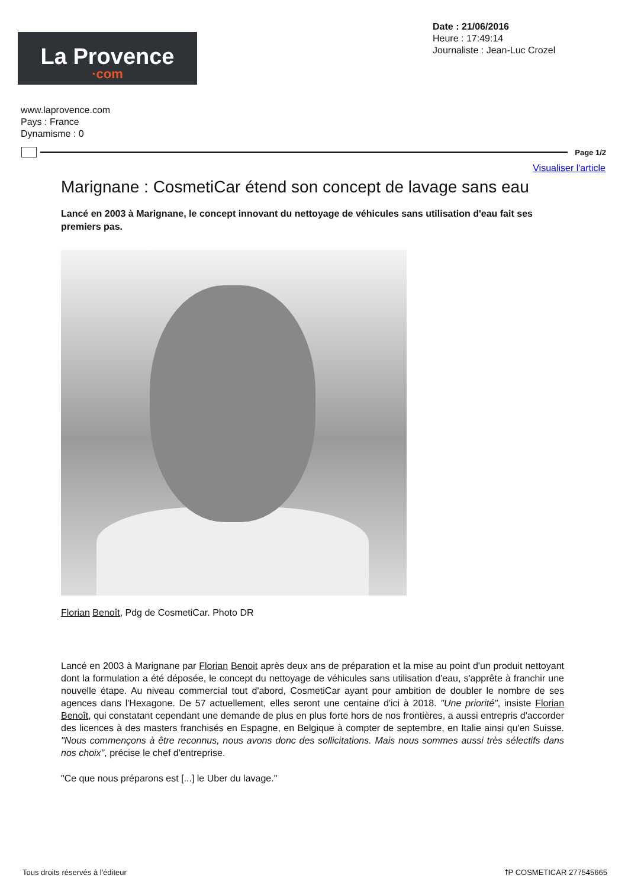La Provence
·com
Date : 21/06/2016
Heure : 17:49:14
Journaliste : Jean-Luc Crozel
www.laprovence.com
Pays : France
Dynamisme : 0
Page 1/2
Visualiser l'article
Marignane : CosmetiCar étend son concept de lavage sans eau
Lancé en 2003 à Marignane, le concept innovant du nettoyage de véhicules sans utilisation d'eau fait ses premiers pas.
Florian Benoît, Pdg de CosmetiCar. Photo DR
Lancé en 2003 à Marignane par Florian Benoit après deux ans de préparation et la mise au point d'un produit nettoyant dont la formulation a été déposée, le concept du nettoyage de véhicules sans utilisation d'eau, s'apprête à franchir une nouvelle étape. Au niveau commercial tout d'abord, CosmetiCar ayant pour ambition de doubler le nombre de ses agences dans l'Hexagone. De 57 actuellement, elles seront une centaine d'ici à 2018. "Une priorité", insiste Florian Benoît, qui constatant cependant une demande de plus en plus forte hors de nos frontières, a aussi entrepris d'accorder des licences à des masters franchisés en Espagne, en Belgique à compter de septembre, en Italie ainsi qu'en Suisse. "Nous commençons à être reconnus, nous avons donc des sollicitations. Mais nous sommes aussi très sélectifs dans nos choix", précise le chef d'entreprise.
"Ce que nous préparons est [...] le Uber du lavage."
Tous droits réservés à l'éditeur
ꝉP COSMETICAR 277545665